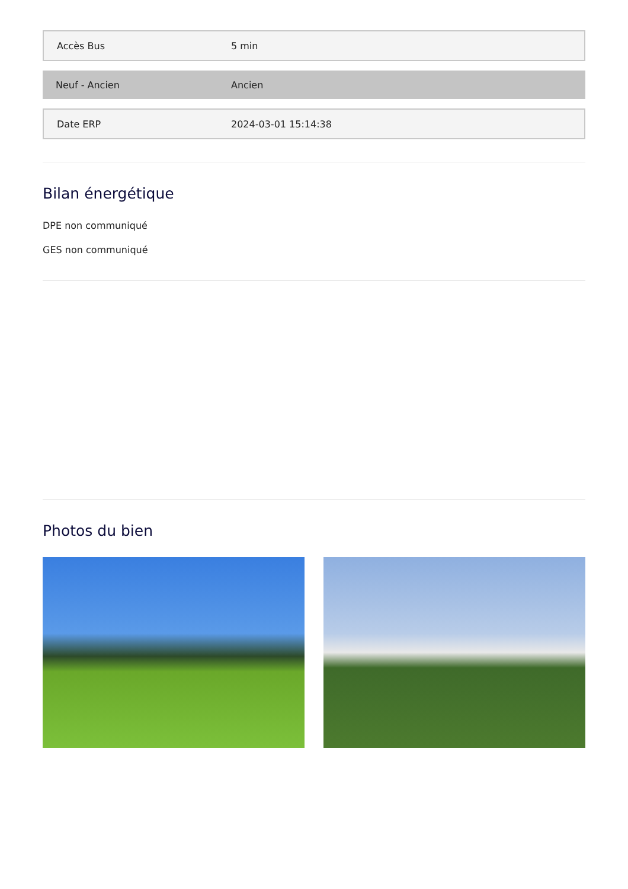| Accès Bus | 5 min |
| Neuf - Ancien | Ancien |
| Date ERP | 2024-03-01 15:14:38 |
Bilan énergétique
DPE non communiqué
GES non communiqué
Photos du bien